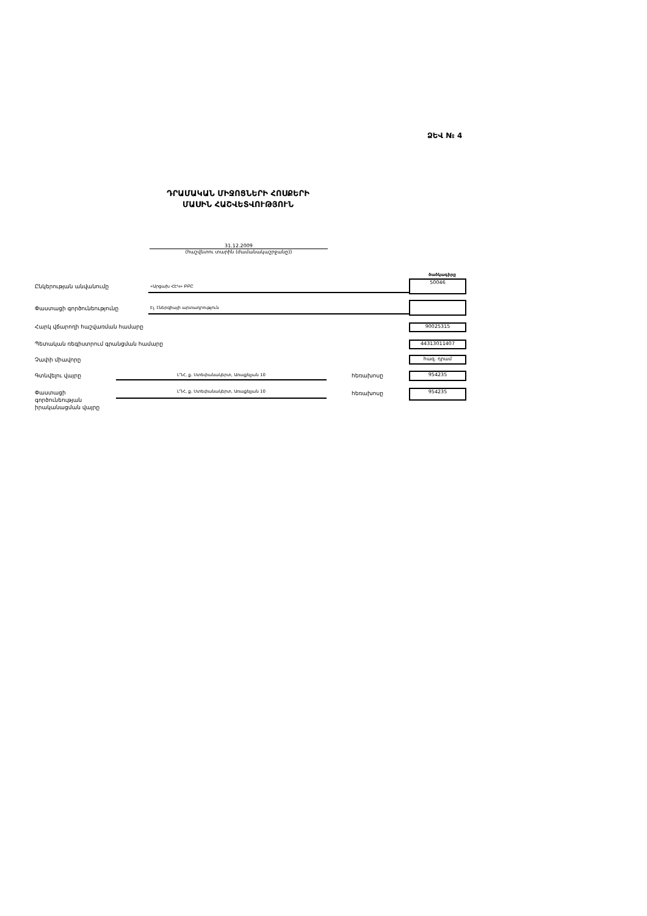ՁԵՎ № 4
ԴՐԱՄԱԿԱՆ ՄԻՋՈՑՆԵՐԻ ՀՈՍՔԵՐԻ
ՄԱՍԻՆ ՀԱՇՎԵՏՎՈՒԹՅՈՒՆ
31.12.2009
(հաշվետու տարին (ժամանակաշրջանը))
ծածկագիրը
Ընկերության անվանումը «Արցախ ՀԷԿ» ԲԲԸ
50046
Փաստացի գործունեությունը Էլ. էներգիայի արտադրություն
Հարկ վճարողի հաշվառման համարը 90025315
Պետական ռեգիստրում գրանցման համարը
44313011407
Չափի միավորը հազ. դրամ
Գտնվելու վայրը
ԼՂՀ, ք. Ստեփանակերտ, Առաքելյան 10
հեռախոսը 954235
Փաստացի
գործունեության
իրականացման վայրը
ԼՂՀ, ք. Ստեփանակերտ, Առաքելյան 10
հեռախոսը 954235